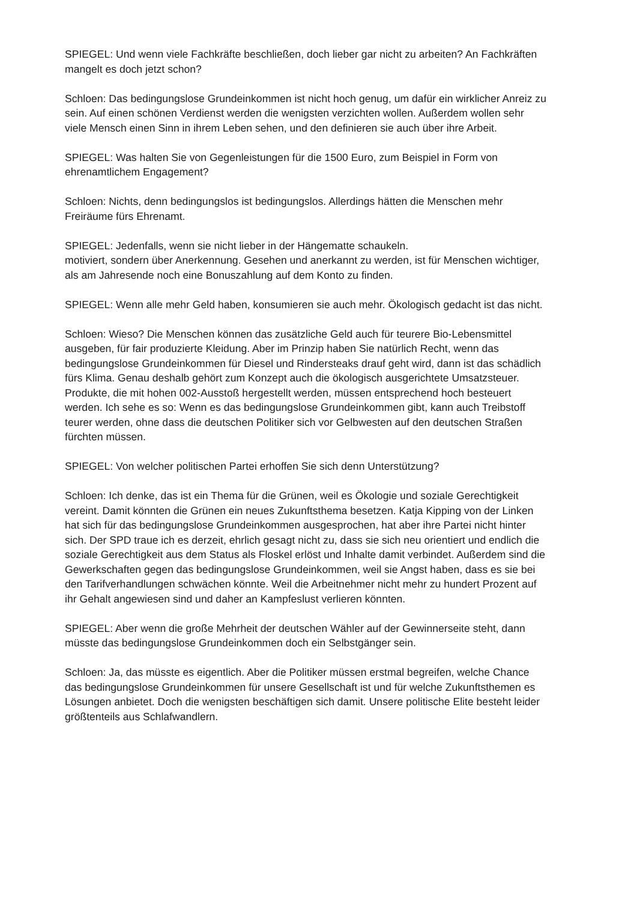SPIEGEL: Und wenn viele Fachkräfte beschließen, doch lieber gar nicht zu arbeiten? An Fachkräften mangelt es doch jetzt schon?
Schloen: Das bedingungslose Grundeinkommen ist nicht hoch genug, um dafür ein wirklicher Anreiz zu sein. Auf einen schönen Verdienst werden die wenigsten verzichten wollen. Außerdem wollen sehr viele Mensch einen Sinn in ihrem Leben sehen, und den definieren sie auch über ihre Arbeit.
SPIEGEL: Was halten Sie von Gegenleistungen für die 1500 Euro, zum Beispiel in Form von ehrenamtlichem Engagement?
Schloen: Nichts, denn bedingungslos ist bedingungslos. Allerdings hätten die Menschen mehr Freiräume fürs Ehrenamt.
SPIEGEL: Jedenfalls, wenn sie nicht lieber in der Hängematte schaukeln.
motiviert, sondern über Anerkennung. Gesehen und anerkannt zu werden, ist für Menschen wichtiger, als am Jahresende noch eine Bonuszahlung auf dem Konto zu finden.
SPIEGEL: Wenn alle mehr Geld haben, konsumieren sie auch mehr. Ökologisch gedacht ist das nicht.
Schloen: Wieso? Die Menschen können das zusätzliche Geld auch für teurere Bio-Lebensmittel ausgeben, für fair produzierte Kleidung. Aber im Prinzip haben Sie natürlich Recht, wenn das bedingungslose Grundeinkommen für Diesel und Rindersteaks drauf geht wird, dann ist das schädlich fürs Klima. Genau deshalb gehört zum Konzept auch die ökologisch ausgerichtete Umsatzsteuer. Produkte, die mit hohen 002-Ausstoß hergestellt werden, müssen entsprechend hoch besteuert werden. Ich sehe es so: Wenn es das bedingungslose Grundeinkommen gibt, kann auch Treibstoff teurer werden, ohne dass die deutschen Politiker sich vor Gelbwesten auf den deutschen Straßen fürchten müssen.
SPIEGEL: Von welcher politischen Partei erhoffen Sie sich denn Unterstützung?
Schloen: Ich denke, das ist ein Thema für die Grünen, weil es Ökologie und soziale Gerechtigkeit vereint. Damit könnten die Grünen ein neues Zukunftsthema besetzen. Katja Kipping von der Linken hat sich für das bedingungslose Grundeinkommen ausgesprochen, hat aber ihre Partei nicht hinter sich. Der SPD traue ich es derzeit, ehrlich gesagt nicht zu, dass sie sich neu orientiert und endlich die soziale Gerechtigkeit aus dem Status als Floskel erlöst und Inhalte damit verbindet. Außerdem sind die Gewerkschaften gegen das bedingungslose Grundeinkommen, weil sie Angst haben, dass es sie bei den Tarifverhandlungen schwächen könnte. Weil die Arbeitnehmer nicht mehr zu hundert Prozent auf ihr Gehalt angewiesen sind und daher an Kampfeslust verlieren könnten.
SPIEGEL: Aber wenn die große Mehrheit der deutschen Wähler auf der Gewinnerseite steht, dann müsste das bedingungslose Grundeinkommen doch ein Selbstgänger sein.
Schloen: Ja, das müsste es eigentlich. Aber die Politiker müssen erstmal begreifen, welche Chance das bedingungslose Grundeinkommen für unsere Gesellschaft ist und für welche Zukunftsthemen es Lösungen anbietet. Doch die wenigsten beschäftigen sich damit. Unsere politische Elite besteht leider größtenteils aus Schlafwandlern.